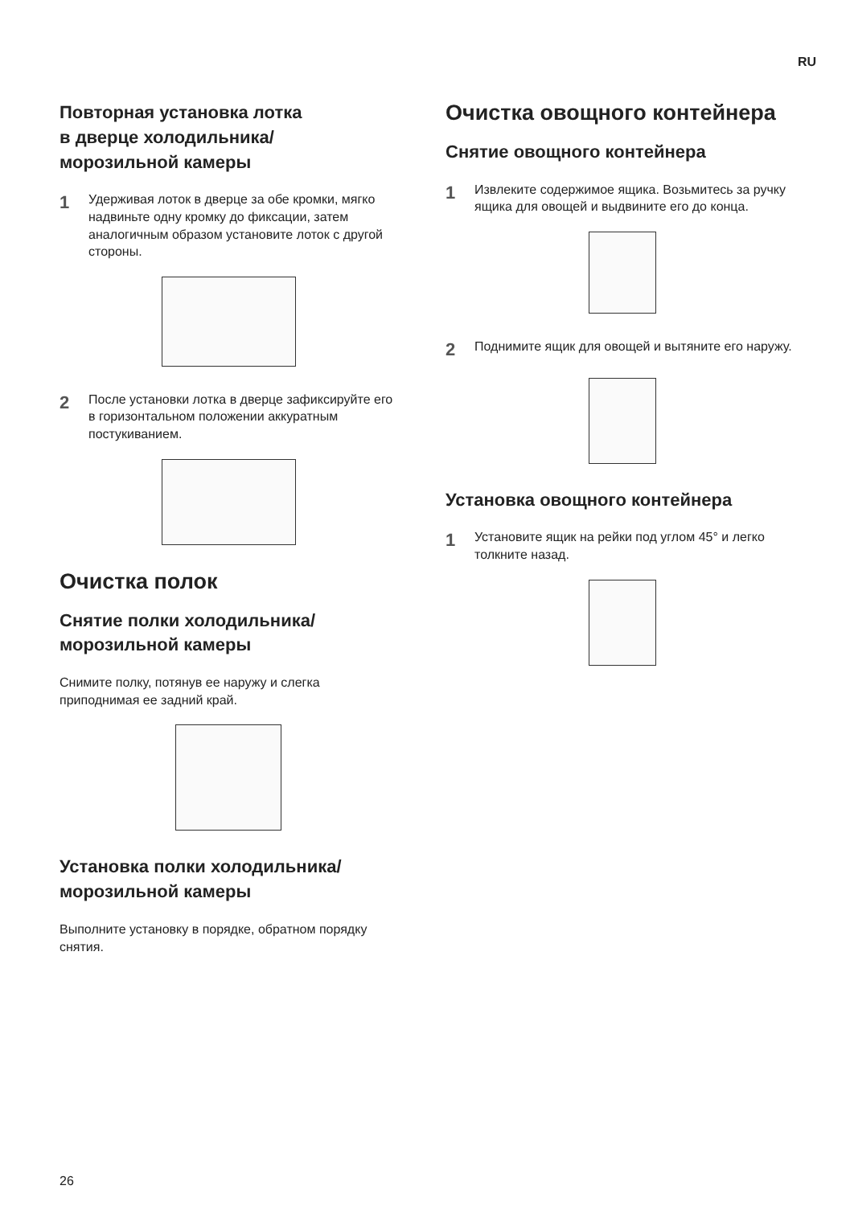RU
Повторная установка лотка
в дверце холодильника/
морозильной камеры
1 Удерживая лоток в дверце за обе кромки, мягко надвиньте одну кромку до фиксации, затем аналогичным образом установите лоток с другой стороны.
2 После установки лотка в дверце зафиксируйте его в горизонтальном положении аккуратным постукиванием.
Очистка полок
Снятие полки холодильника/
морозильной камеры
Снимите полку, потянув ее наружу и слегка приподнимая ее задний край.
Установка полки холодильника/
морозильной камеры
Выполните установку в порядке, обратном порядку снятия.
Очистка овощного контейнера
Снятие овощного контейнера
1 Извлеките содержимое ящика. Возьмитесь за ручку ящика для овощей и выдвините его до конца.
2 Поднимите ящик для овощей и вытяните его наружу.
Установка овощного контейнера
1 Установите ящик на рейки под углом 45° и легко толкните назад.
26